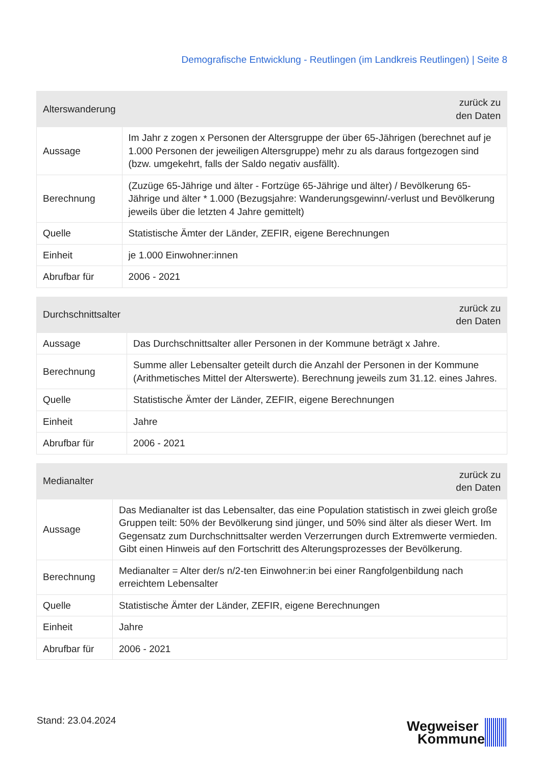Demografische Entwicklung - Reutlingen (im Landkreis Reutlingen) | Seite 8
| Alterswanderung | zurück zu den Daten |
| --- | --- |
| Aussage | Im Jahr z zogen x Personen der Altersgruppe der über 65-Jährigen (berechnet auf je 1.000 Personen der jeweiligen Altersgruppe) mehr zu als daraus fortgezogen sind (bzw. umgekehrt, falls der Saldo negativ ausfällt). |
| Berechnung | (Zuzüge 65-Jährige und älter - Fortzüge 65-Jährige und älter) / Bevölkerung 65-Jährige und älter * 1.000 (Bezugsjahre: Wanderungsgewinn/-verlust und Bevölkerung jeweils über die letzten 4 Jahre gemittelt) |
| Quelle | Statistische Ämter der Länder, ZEFIR, eigene Berechnungen |
| Einheit | je 1.000 Einwohner:innen |
| Abrufbar für | 2006 - 2021 |
| Durchschnittsalter | zurück zu den Daten |
| --- | --- |
| Aussage | Das Durchschnittsalter aller Personen in der Kommune beträgt x Jahre. |
| Berechnung | Summe aller Lebensalter geteilt durch die Anzahl der Personen in der Kommune (Arithmetisches Mittel der Alterswerte). Berechnung jeweils zum 31.12. eines Jahres. |
| Quelle | Statistische Ämter der Länder, ZEFIR, eigene Berechnungen |
| Einheit | Jahre |
| Abrufbar für | 2006 - 2021 |
| Medianalter | zurück zu den Daten |
| --- | --- |
| Aussage | Das Medianalter ist das Lebensalter, das eine Population statistisch in zwei gleich große Gruppen teilt: 50% der Bevölkerung sind jünger, und 50% sind älter als dieser Wert. Im Gegensatz zum Durchschnittsalter werden Verzerrungen durch Extremwerte vermieden. Gibt einen Hinweis auf den Fortschritt des Alterungsprozesses der Bevölkerung. |
| Berechnung | Medianalter = Alter der/s n/2-ten Einwohner:in bei einer Rangfolgenbildung nach erreichtem Lebensalter |
| Quelle | Statistische Ämter der Länder, ZEFIR, eigene Berechnungen |
| Einheit | Jahre |
| Abrufbar für | 2006 - 2021 |
Stand: 23.04.2024 Wegweiser
Kommune